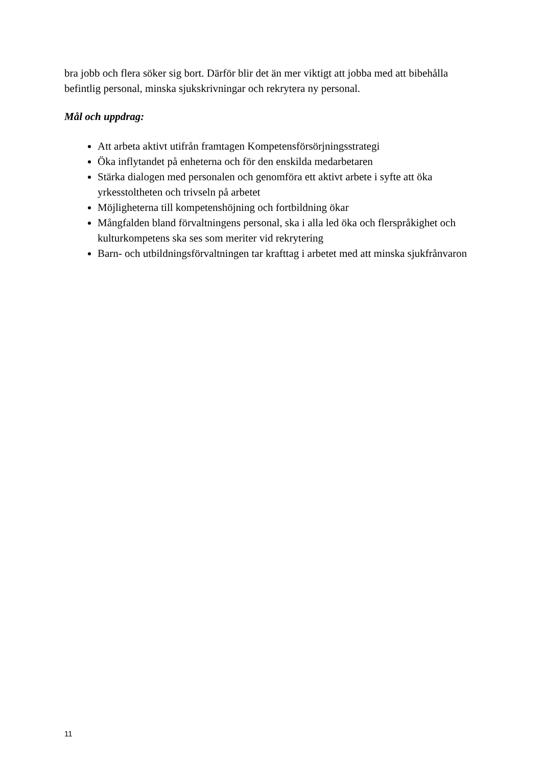bra jobb och flera söker sig bort. Därför blir det än mer viktigt att jobba med att bibehålla befintlig personal, minska sjukskrivningar och rekrytera ny personal.
Mål och uppdrag:
Att arbeta aktivt utifrån framtagen Kompetensförsörjningsstrategi
Öka inflytandet på enheterna och för den enskilda medarbetaren
Stärka dialogen med personalen och genomföra ett aktivt arbete i syfte att öka yrkesstoltheten och trivseln på arbetet
Möjligheterna till kompetenshöjning och fortbildning ökar
Mångfalden bland förvaltningens personal, ska i alla led öka och flerspråkighet och kulturkompetens ska ses som meriter vid rekrytering
Barn- och utbildningsförvaltningen tar krafttag i arbetet med att minska sjukfrånvaron
11